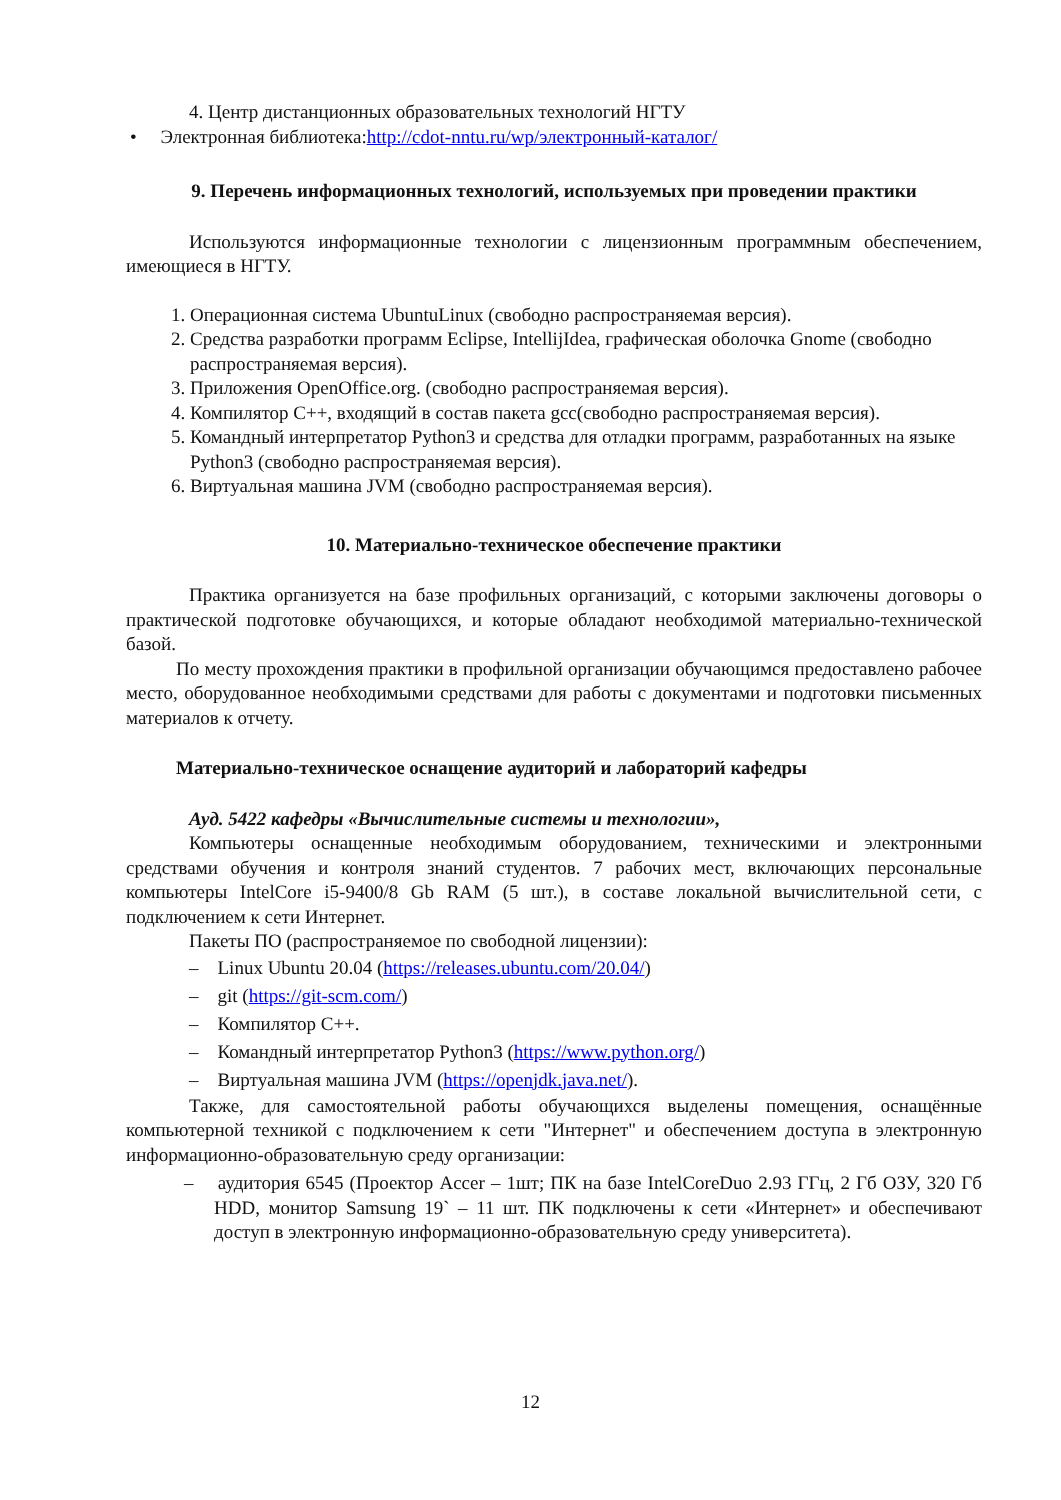4. Центр дистанционных образовательных технологий НГТУ
• Электронная библиотека:http://cdot-nntu.ru/wp/электронный-каталог/
9. Перечень информационных технологий, используемых при проведении практики
Используются информационные технологии с лицензионным программным обеспечением, имеющиеся в НГТУ.
1. Операционная система UbuntuLinux (свободно распространяемая версия).
2. Средства разработки программ Eclipse, IntellijIdea, графическая оболочка Gnome (свободно распространяемая версия).
3. Приложения OpenOffice.org. (свободно распространяемая версия).
4. Компилятор С++, входящий в состав пакета gcc(свободно распространяемая версия).
5. Командный интерпретатор Python3 и средства для отладки программ, разработанных на языке Python3 (свободно распространяемая версия).
6. Виртуальная машина JVM (свободно распространяемая версия).
10. Материально-техническое обеспечение практики
Практика организуется на базе профильных организаций, с которыми заключены договоры о практической подготовке обучающихся, и которые обладают необходимой материально-технической базой.
По месту прохождения практики в профильной организации обучающимся предоставлено рабочее место, оборудованное необходимыми средствами для работы с документами и подготовки письменных материалов к отчету.
Материально-техническое оснащение аудиторий и лабораторий кафедры
Ауд. 5422 кафедры «Вычислительные системы и технологии»,
Компьютеры оснащенные необходимым оборудованием, техническими и электронными средствами обучения и контроля знаний студентов. 7 рабочих мест, включающих персональные компьютеры IntelCore i5-9400/8 Gb RAM (5 шт.), в составе локальной вычислительной сети, с подключением к сети Интернет.
Пакеты ПО (распространяемое по свободной лицензии):
– Linux Ubuntu 20.04 (https://releases.ubuntu.com/20.04/)
– git (https://git-scm.com/)
– Компилятор С++.
– Командный интерпретатор Python3 (https://www.python.org/)
– Виртуальная машина JVM (https://openjdk.java.net/).
Также, для самостоятельной работы обучающихся выделены помещения, оснащённые компьютерной техникой с подключением к сети "Интернет" и обеспечением доступа в электронную информационно-образовательную среду организации:
– аудитория 6545 (Проектор Accer – 1шт; ПК на базе IntelCoreDuo 2.93 ГГц, 2 Гб ОЗУ, 320 Гб HDD, монитор Samsung 19` – 11 шт. ПК подключены к сети «Интернет» и обеспечивают доступ в электронную информационно-образовательную среду университета).
12